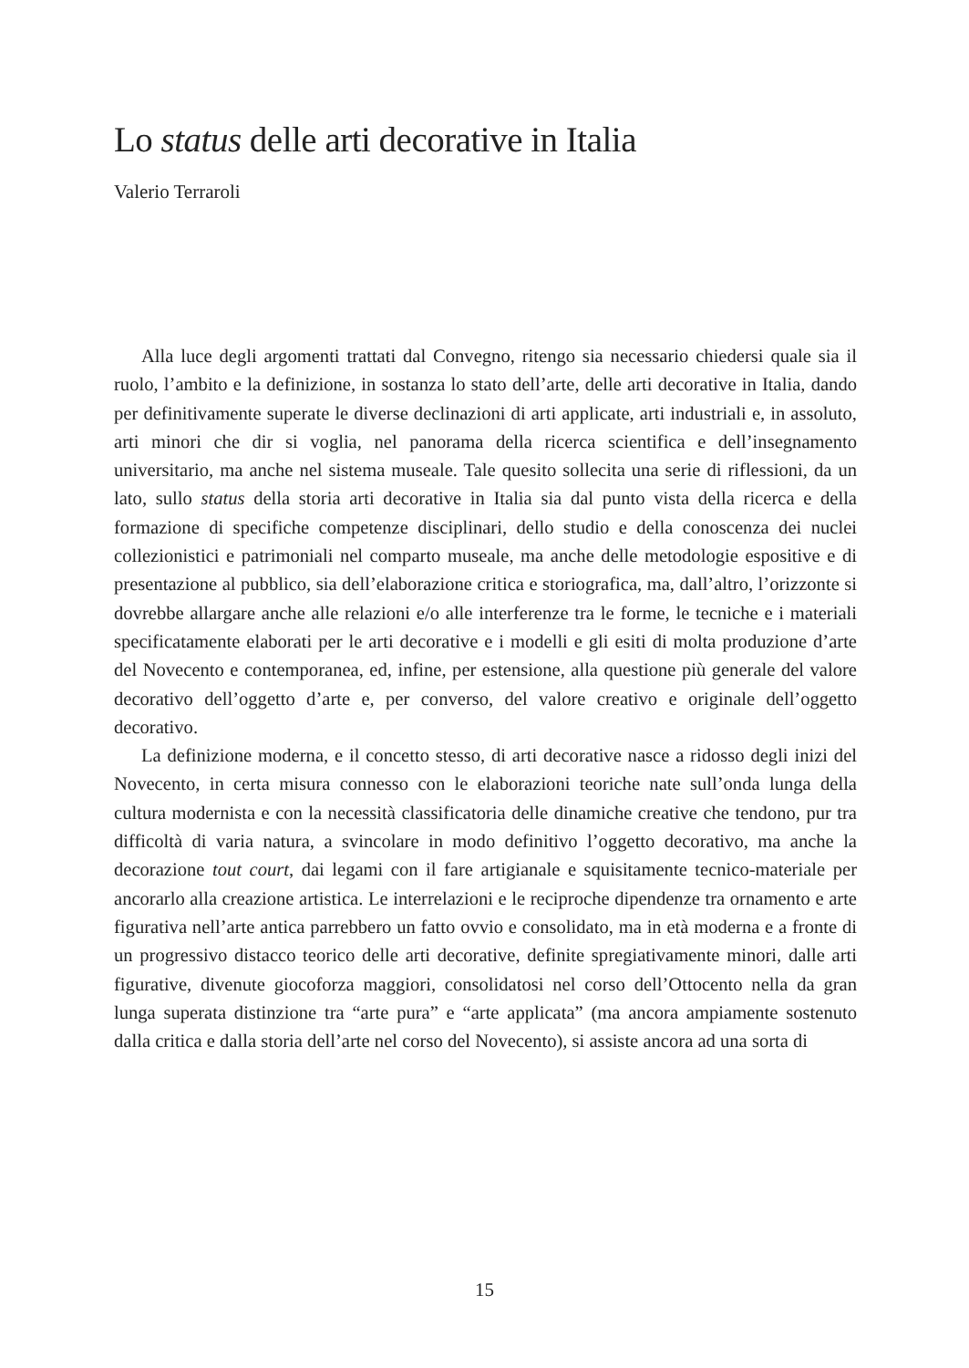Lo status delle arti decorative in Italia
Valerio Terraroli
Alla luce degli argomenti trattati dal Convegno, ritengo sia necessario chiedersi quale sia il ruolo, l’ambito e la definizione, in sostanza lo stato dell’arte, delle arti decorative in Italia, dando per definitivamente superate le diverse declinazioni di arti applicate, arti industriali e, in assoluto, arti minori che dir si voglia, nel panorama della ricerca scientifica e dell’insegnamento universitario, ma anche nel sistema museale. Tale quesito sollecita una serie di riflessioni, da un lato, sullo status della storia arti decorative in Italia sia dal punto vista della ricerca e della formazione di specifiche competenze disciplinari, dello studio e della conoscenza dei nuclei collezionistici e patrimoniali nel comparto museale, ma anche delle metodologie espositive e di presentazione al pubblico, sia dell’elaborazione critica e storiografica, ma, dall’altro, l’orizzonte si dovrebbe allargare anche alle relazioni e/o alle interferenze tra le forme, le tecniche e i materiali specificatamente elaborati per le arti decorative e i modelli e gli esiti di molta produzione d’arte del Novecento e contemporanea, ed, infine, per estensione, alla questione più generale del valore decorativo dell’oggetto d’arte e, per converso, del valore creativo e originale dell’oggetto decorativo.
La definizione moderna, e il concetto stesso, di arti decorative nasce a ridosso degli inizi del Novecento, in certa misura connesso con le elaborazioni teoriche nate sull’onda lunga della cultura modernista e con la necessità classificatoria delle dinamiche creative che tendono, pur tra difficoltà di varia natura, a svincolare in modo definitivo l’oggetto decorativo, ma anche la decorazione tout court, dai legami con il fare artigianale e squisitamente tecnico-materiale per ancorarlo alla creazione artistica. Le interrelazioni e le reciproche dipendenze tra ornamento e arte figurativa nell’arte antica parrebbero un fatto ovvio e consolidato, ma in età moderna e a fronte di un progressivo distacco teorico delle arti decorative, definite spregiativamente minori, dalle arti figurative, divenute giocoforza maggiori, consolidatosi nel corso dell’Ottocento nella da gran lunga superata distinzione tra “arte pura” e “arte applicata” (ma ancora ampiamente sostenuto dalla critica e dalla storia dell’arte nel corso del Novecento), si assiste ancora ad una sorta di
15